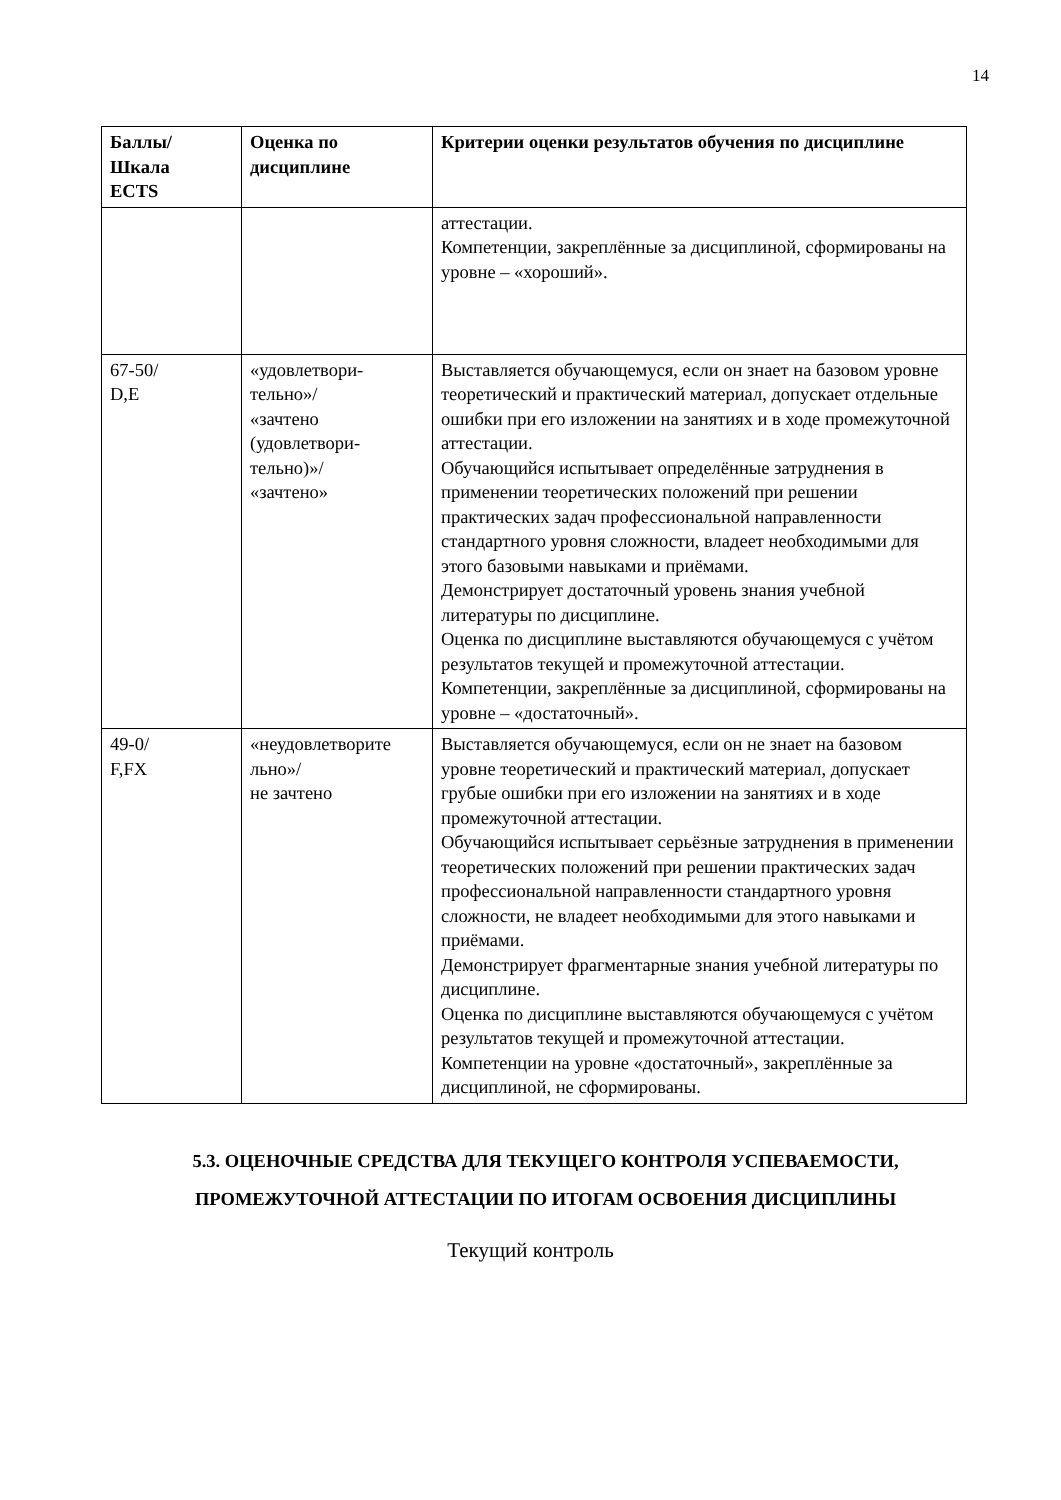14
| Баллы/ Шкала ECTS | Оценка по дисциплине | Критерии оценки результатов обучения по дисциплине |
| --- | --- | --- |
| | | аттестации. Компетенции, закреплённые за дисциплиной, сформированы на уровне – «хороший». |
| 67-50/ D,E | «удовлетвори- тельно»/ «зачтено (удовлетвори- тельно)»/ «зачтено» | Выставляется обучающемуся, если он знает на базовом уровне теоретический и практический материал, допускает отдельные ошибки при его изложении на занятиях и в ходе промежуточной аттестации. Обучающийся испытывает определённые затруднения в применении теоретических положений при решении практических задач профессиональной направленности стандартного уровня сложности, владеет необходимыми для этого базовыми навыками и приёмами. Демонстрирует достаточный уровень знания учебной литературы по дисциплине. Оценка по дисциплине выставляются обучающемуся с учётом результатов текущей и промежуточной аттестации. Компетенции, закреплённые за дисциплиной, сформированы на уровне – «достаточный». |
| 49-0/ F,FX | «неудовлетворите льно»/ не зачтено | Выставляется обучающемуся, если он не знает на базовом уровне теоретический и практический материал, допускает грубые ошибки при его изложении на занятиях и в ходе промежуточной аттестации. Обучающийся испытывает серьёзные затруднения в применении теоретических положений при решении практических задач профессиональной направленности стандартного уровня сложности, не владеет необходимыми для этого навыками и приёмами. Демонстрирует фрагментарные знания учебной литературы по дисциплине. Оценка по дисциплине выставляются обучающемуся с учётом результатов текущей и промежуточной аттестации. Компетенции на уровне «достаточный», закреплённые за дисциплиной, не сформированы. |
5.3. ОЦЕНОЧНЫЕ СРЕДСТВА ДЛЯ ТЕКУЩЕГО КОНТРОЛЯ УСПЕВАЕМОСТИ, ПРОМЕЖУТОЧНОЙ АТТЕСТАЦИИ ПО ИТОГАМ ОСВОЕНИЯ ДИСЦИПЛИНЫ
Текущий контроль